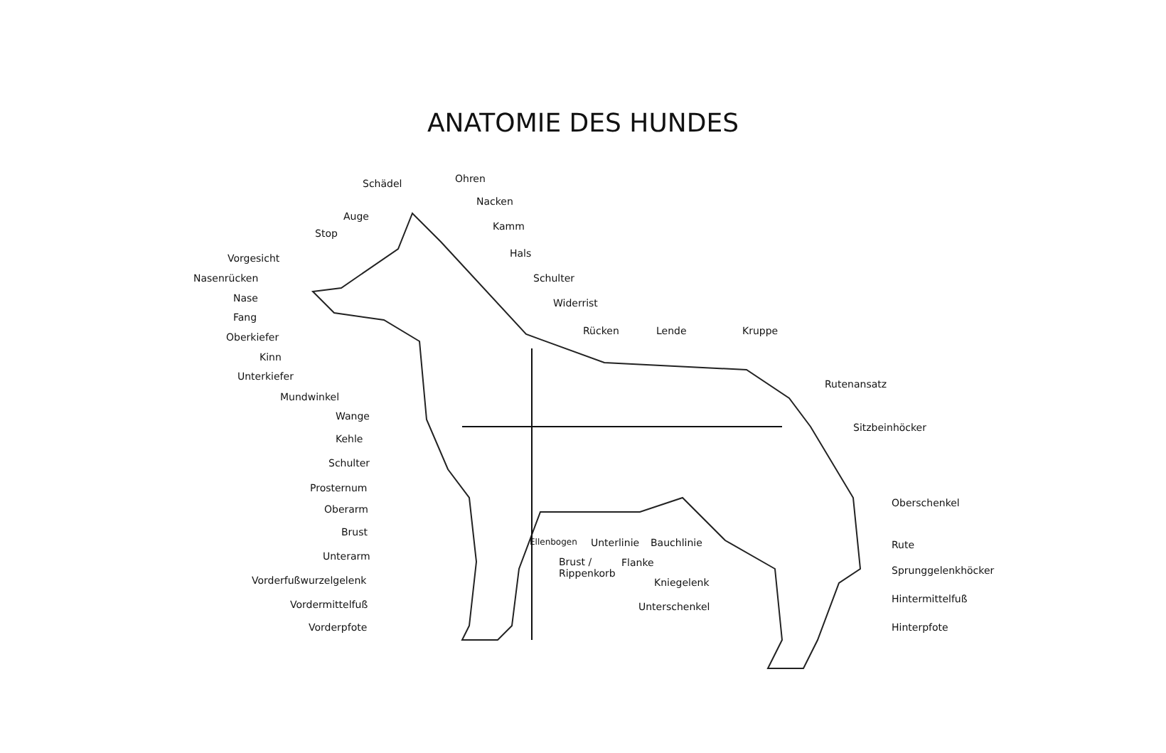ANATOMIE DES HUNDES
Schädel Ohren
Nacken
Auge
Kamm
Stop
Hals
Vorgesicht
Nasenrücken Schulter
Nase Widerrist
Fang
Rücken Lende Kruppe
Oberkiefer
Kinn
Unterkiefer
Rutenansatz
Mundwinkel
Wange
Sitzbeinhöcker
Kehle
Schulter
Prosternum
Oberarm
Oberschenkel
Brust
Ellenbogen Unterlinie Bauchlinie Rute
Unterarm
Brust /
Rippenkorb
Flanke
Sprunggelenkhöcker
Vorderfußwurzelgelenk Kniegelenk
Vordermittelfuß Unterschenkel
Hintermittelfuß
Vorderpfote Hinterpfote